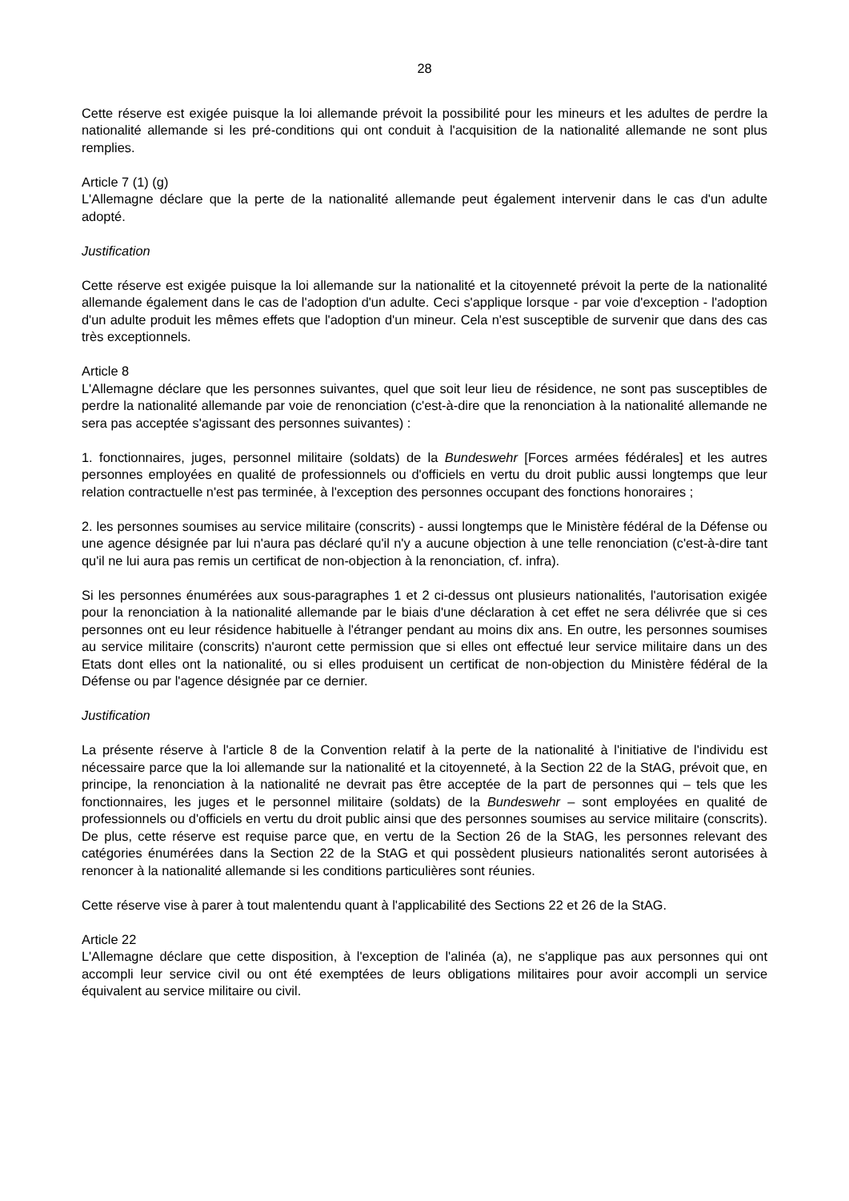28
Cette réserve est exigée puisque la loi allemande prévoit la possibilité pour les mineurs et les adultes de perdre la nationalité allemande si les pré-conditions qui ont conduit à l'acquisition de la nationalité allemande ne sont plus remplies.
Article 7 (1) (g)
L'Allemagne déclare que la perte de la nationalité allemande peut également intervenir dans le cas d'un adulte adopté.
Justification
Cette réserve est exigée puisque la loi allemande sur la nationalité et la citoyenneté prévoit la perte de la nationalité allemande également dans le cas de l'adoption d'un adulte. Ceci s'applique lorsque - par voie d'exception - l'adoption d'un adulte produit les mêmes effets que l'adoption d'un mineur. Cela n'est susceptible de survenir que dans des cas très exceptionnels.
Article 8
L'Allemagne déclare que les personnes suivantes, quel que soit leur lieu de résidence, ne sont pas susceptibles de perdre la nationalité allemande par voie de renonciation (c'est-à-dire que la renonciation à la nationalité allemande ne sera pas acceptée s'agissant des personnes suivantes) :
1. fonctionnaires, juges, personnel militaire (soldats) de la Bundeswehr [Forces armées fédérales] et les autres personnes employées en qualité de professionnels ou d'officiels en vertu du droit public aussi longtemps que leur relation contractuelle n'est pas terminée, à l'exception des personnes occupant des fonctions honoraires ;
2. les personnes soumises au service militaire (conscrits) - aussi longtemps que le Ministère fédéral de la Défense ou une agence désignée par lui n'aura pas déclaré qu'il n'y a aucune objection à une telle renonciation (c'est-à-dire tant qu'il ne lui aura pas remis un certificat de non-objection à la renonciation, cf. infra).
Si les personnes énumérées aux sous-paragraphes 1 et 2 ci-dessus ont plusieurs nationalités, l'autorisation exigée pour la renonciation à la nationalité allemande par le biais d'une déclaration à cet effet ne sera délivrée que si ces personnes ont eu leur résidence habituelle à l'étranger pendant au moins dix ans. En outre, les personnes soumises au service militaire (conscrits) n'auront cette permission que si elles ont effectué leur service militaire dans un des Etats dont elles ont la nationalité, ou si elles produisent un certificat de non-objection du Ministère fédéral de la Défense ou par l'agence désignée par ce dernier.
Justification
La présente réserve à l'article 8 de la Convention relatif à la perte de la nationalité à l'initiative de l'individu est nécessaire parce que la loi allemande sur la nationalité et la citoyenneté, à la Section 22 de la StAG, prévoit que, en principe, la renonciation à la nationalité ne devrait pas être acceptée de la part de personnes qui – tels que les fonctionnaires, les juges et le personnel militaire (soldats) de la Bundeswehr – sont employées en qualité de professionnels ou d'officiels en vertu du droit public ainsi que des personnes soumises au service militaire (conscrits). De plus, cette réserve est requise parce que, en vertu de la Section 26 de la StAG, les personnes relevant des catégories énumérées dans la Section 22 de la StAG et qui possèdent plusieurs nationalités seront autorisées à renoncer à la nationalité allemande si les conditions particulières sont réunies.
Cette réserve vise à parer à tout malentendu quant à l'applicabilité des Sections 22 et 26 de la StAG.
Article 22
L'Allemagne déclare que cette disposition, à l'exception de l'alinéa (a), ne s'applique pas aux personnes qui ont accompli leur service civil ou ont été exemptées de leurs obligations militaires pour avoir accompli un service équivalent au service militaire ou civil.